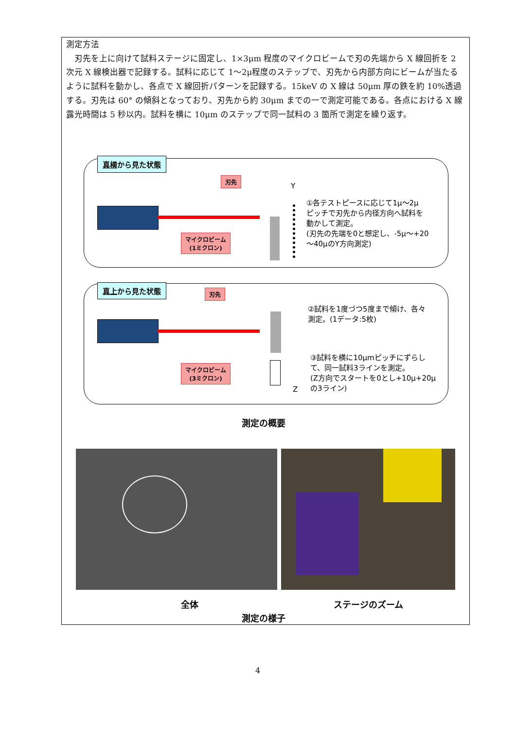測定方法
　刃先を上に向けて試料ステージに固定し、1×3μm 程度のマイクロビームで刃の先端から X 線回折を 2 次元 X 線検出器で記録する。試料に応じて 1～2μ程度のステップで、刃先から内部方向にビームが当たるように試料を動かし、各点で X 線回折パターンを記録する。15keV の X 線は 50μm 厚の鉄を約 10%透過する。刃先は 60° の傾斜となっており、刃先から約 30μm までの一で測定可能である。各点における X 線露光時間は 5 秒以内。試料を横に 10μm のステップで同一試料の 3 箇所で測定を繰り返す。
真横から見た状態
刃先
Y
マイクロビーム
(1ミクロン)
①各テストピースに応じて1μ～2μ
ピッチで刃先から内径方向へ試料を
動かして測定。
(刃先の先端を0と想定し、-5μ～+20
～40μのY方向測定)
真上から見た状態
刃先
マイクロビーム
(3ミクロン)
Z
②試料を1度づつ5度まで傾け、各々
測定。(1データ:5枚)
③試料を横に10μmピッチにずらし
て、同一試料3ラインを測定。
(Z方向でスタートを0とし+10μ+20μ
の3ライン)
測定の概要
全体 ステージのズーム
測定の様子
4